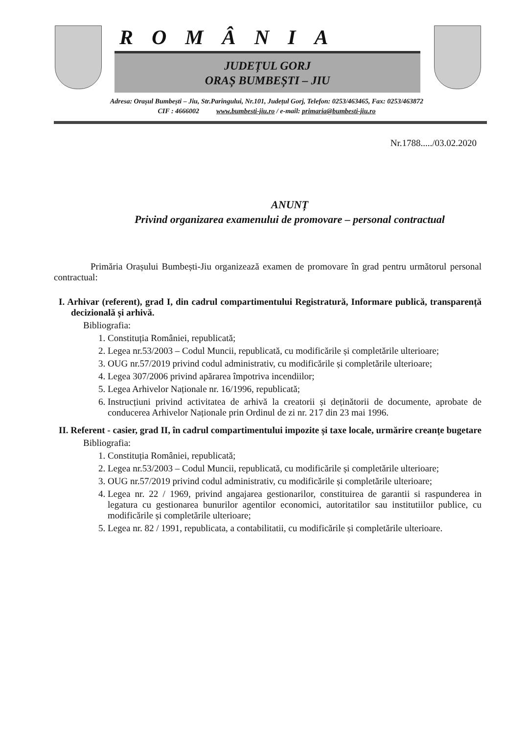ROMÂNIA
JUDEȚUL GORJ
ORAȘ BUMBEȘTI – JIU
Adresa: Orașul Bumbești – Jiu, Str.Parîngului, Nr.101, Județul Gorj, Telefon: 0253/463465, Fax: 0253/463872
CIF : 4666002 www.bumbesti-jiu.ro / e-mail: primaria@bumbesti-jiu.ro
Nr.1788...../03.02.2020
ANUNȚ
Privind organizarea examenului de promovare – personal contractual
Primăria Orașului Bumbești-Jiu organizează examen de promovare în grad pentru următorul personal contractual:
I. Arhivar (referent), grad I, din cadrul compartimentului Registratură, Informare publică, transparență decizională și arhivă.
Bibliografia:
1. Constituția României, republicată;
2. Legea nr.53/2003 – Codul Muncii, republicată, cu modificările și completările ulterioare;
3. OUG nr.57/2019 privind codul administrativ, cu modificările și completările ulterioare;
4. Legea 307/2006 privind apărarea împotriva incendiilor;
5. Legea Arhivelor Naționale nr. 16/1996, republicată;
6. Instrucțiuni privind activitatea de arhivă la creatorii și deținătorii de documente, aprobate de conducerea Arhivelor Naționale prin Ordinul de zi nr. 217 din 23 mai 1996.
II. Referent - casier, grad II, în cadrul compartimentului impozite și taxe locale, urmărire creanțe bugetare
Bibliografia:
1. Constituția României, republicată;
2. Legea nr.53/2003 – Codul Muncii, republicată, cu modificările și completările ulterioare;
3. OUG nr.57/2019 privind codul administrativ, cu modificările și completările ulterioare;
4. Legea nr. 22 / 1969, privind angajarea gestionarilor, constituirea de garantii si raspunderea in legatura cu gestionarea bunurilor agentilor economici, autoritatilor sau institutiilor publice, cu modificările și completările ulterioare;
5. Legea nr. 82 / 1991, republicata, a contabilitatii, cu modificările și completările ulterioare.